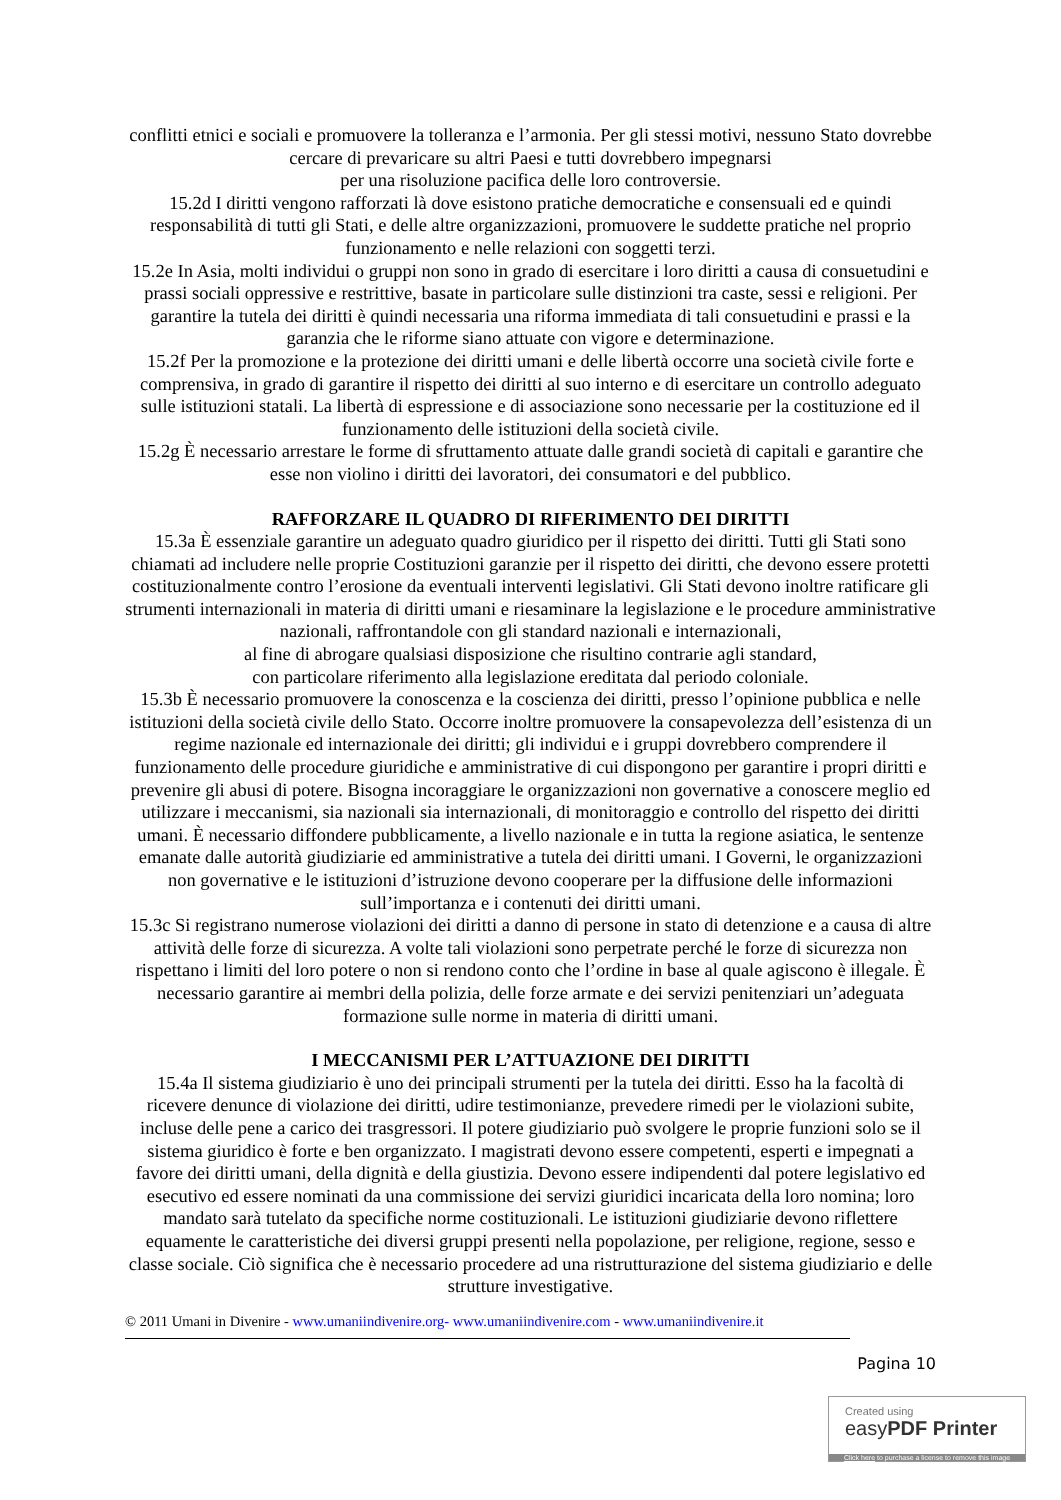conflitti etnici e sociali e promuovere la tolleranza e l’armonia. Per gli stessi motivi, nessuno Stato dovrebbe cercare di prevaricare su altri Paesi e tutti dovrebbero impegnarsi
per una risoluzione pacifica delle loro controversie.
15.2d I diritti vengono rafforzati là dove esistono pratiche democratiche e consensuali ed e quindi responsabilità di tutti gli Stati, e delle altre organizzazioni, promuovere le suddette pratiche nel proprio funzionamento e nelle relazioni con soggetti terzi.
15.2e In Asia, molti individui o gruppi non sono in grado di esercitare i loro diritti a causa di consuetudini e prassi sociali oppressive e restrittive, basate in particolare sulle distinzioni tra caste, sessi e religioni. Per garantire la tutela dei diritti è quindi necessaria una riforma immediata di tali consuetudini e prassi e la garanzia che le riforme siano attuate con vigore e determinazione.
15.2f Per la promozione e la protezione dei diritti umani e delle libertà occorre una società civile forte e comprensiva, in grado di garantire il rispetto dei diritti al suo interno e di esercitare un controllo adeguato sulle istituzioni statali. La libertà di espressione e di associazione sono necessarie per la costituzione ed il funzionamento delle istituzioni della società civile.
15.2g È necessario arrestare le forme di sfruttamento attuate dalle grandi società di capitali e garantire che esse non violino i diritti dei lavoratori, dei consumatori e del pubblico.
RAFFORZARE IL QUADRO DI RIFERIMENTO DEI DIRITTI
15.3a È essenziale garantire un adeguato quadro giuridico per il rispetto dei diritti. Tutti gli Stati sono chiamati ad includere nelle proprie Costituzioni garanzie per il rispetto dei diritti, che devono essere protetti costituzionalmente contro l’erosione da eventuali interventi legislativi. Gli Stati devono inoltre ratificare gli strumenti internazionali in materia di diritti umani e riesaminare la legislazione e le procedure amministrative nazionali, raffrontandole con gli standard nazionali e internazionali,
al fine di abrogare qualsiasi disposizione che risultino contrarie agli standard,
con particolare riferimento alla legislazione ereditata dal periodo coloniale.
15.3b È necessario promuovere la conoscenza e la coscienza dei diritti, presso l’opinione pubblica e nelle istituzioni della società civile dello Stato. Occorre inoltre promuovere la consapevolezza dell’esistenza di un regime nazionale ed internazionale dei diritti; gli individui e i gruppi dovrebbero comprendere il funzionamento delle procedure giuridiche e amministrative di cui dispongono per garantire i propri diritti e prevenire gli abusi di potere. Bisogna incoraggiare le organizzazioni non governative a conoscere meglio ed utilizzare i meccanismi, sia nazionali sia internazionali, di monitoraggio e controllo del rispetto dei diritti umani. È necessario diffondere pubblicamente, a livello nazionale e in tutta la regione asiatica, le sentenze emanate dalle autorità giudiziarie ed amministrative a tutela dei diritti umani. I Governi, le organizzazioni non governative e le istituzioni d’istruzione devono cooperare per la diffusione delle informazioni sull’importanza e i contenuti dei diritti umani.
15.3c Si registrano numerose violazioni dei diritti a danno di persone in stato di detenzione e a causa di altre attività delle forze di sicurezza. A volte tali violazioni sono perpetrate perché le forze di sicurezza non rispettano i limiti del loro potere o non si rendono conto che l’ordine in base al quale agiscono è illegale. È necessario garantire ai membri della polizia, delle forze armate e dei servizi penitenziari un’adeguata formazione sulle norme in materia di diritti umani.
I MECCANISMI PER L’ATTUAZIONE DEI DIRITTI
15.4a Il sistema giudiziario è uno dei principali strumenti per la tutela dei diritti. Esso ha la facoltà di ricevere denunce di violazione dei diritti, udire testimonianze, prevedere rimedi per le violazioni subite, incluse delle pene a carico dei trasgressori. Il potere giudiziario può svolgere le proprie funzioni solo se il sistema giuridico è forte e ben organizzato. I magistrati devono essere competenti, esperti e impegnati a favore dei diritti umani, della dignità e della giustizia. Devono essere indipendenti dal potere legislativo ed esecutivo ed essere nominati da una commissione dei servizi giuridici incaricata della loro nomina; loro mandato sarà tutelato da specifiche norme costituzionali. Le istituzioni giudiziarie devono riflettere equamente le caratteristiche dei diversi gruppi presenti nella popolazione, per religione, regione, sesso e classe sociale. Ciò significa che è necessario procedere ad una ristrutturazione del sistema giudiziario e delle strutture investigative.
© 2011 Umani in Divenire - www.umaniindivenire.org- www.umaniindivenire.com - www.umaniindivenire.it
Pagina 10
Created using
easyPDF Printer
Click here to purchase a license to remove this image